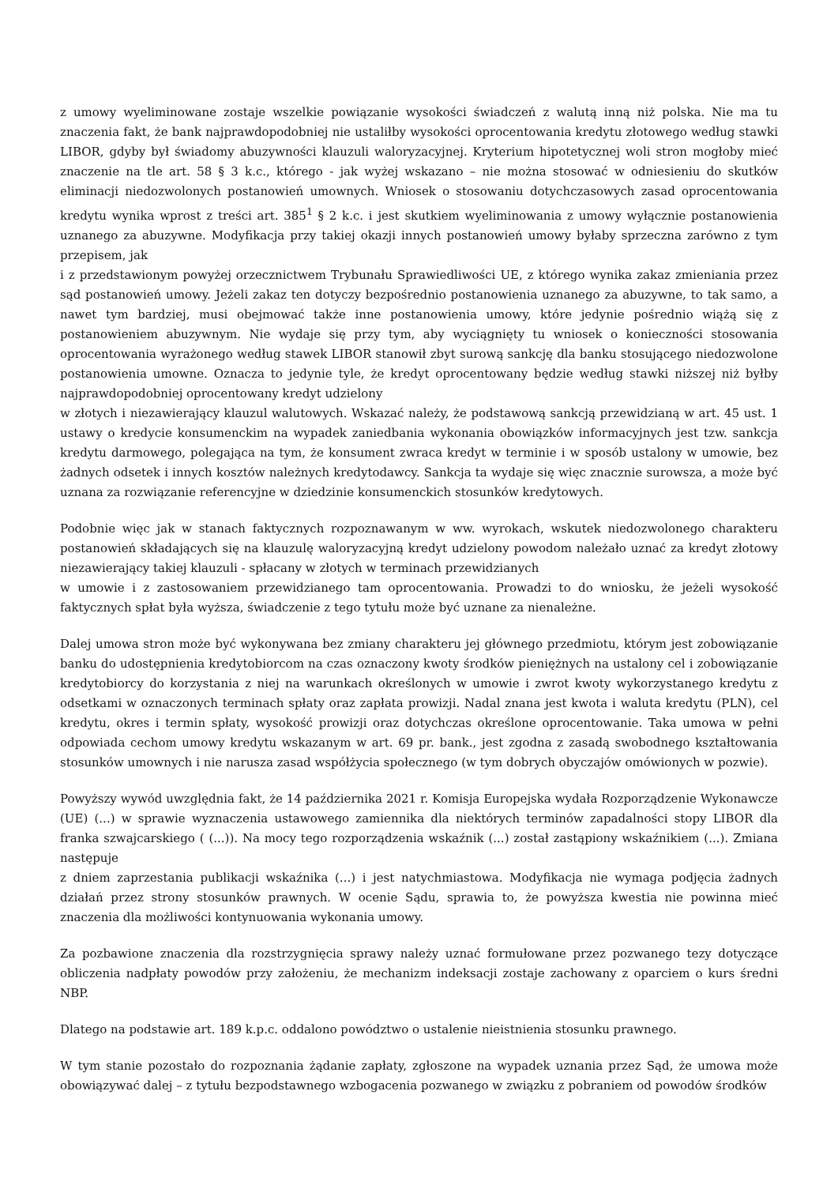z umowy wyeliminowane zostaje wszelkie powiązanie wysokości świadczeń z walutą inną niż polska. Nie ma tu znaczenia fakt, że bank najprawdopodobniej nie ustaliłby wysokości oprocentowania kredytu złotowego według stawki LIBOR, gdyby był świadomy abuzywności klauzuli waloryzacyjnej. Kryterium hipotetycznej woli stron mogłoby mieć znaczenie na tle art. 58 § 3 k.c., którego - jak wyżej wskazano – nie można stosować w odniesieniu do skutków eliminacji niedozwolonych postanowień umownych. Wniosek o stosowaniu dotychczasowych zasad oprocentowania kredytu wynika wprost z treści art. 385<sup>1</sup> § 2 k.c. i jest skutkiem wyeliminowania z umowy wyłącznie postanowienia uznanego za abuzywne. Modyfikacja przy takiej okazji innych postanowień umowy byłaby sprzeczna zarówno z tym przepisem, jak
i z przedstawionym powyżej orzecznictwem Trybunału Sprawiedliwości UE, z którego wynika zakaz zmieniania przez sąd postanowień umowy. Jeżeli zakaz ten dotyczy bezpośrednio postanowienia uznanego za abuzywne, to tak samo, a nawet tym bardziej, musi obejmować także inne postanowienia umowy, które jedynie pośrednio wiążą się z postanowieniem abuzywnym. Nie wydaje się przy tym, aby wyciągnięty tu wniosek o konieczności stosowania oprocentowania wyrażonego według stawek LIBOR stanowił zbyt surową sankcję dla banku stosującego niedozwolone postanowienia umowne. Oznacza to jedynie tyle, że kredyt oprocentowany będzie według stawki niższej niż byłby najprawdopodobniej oprocentowany kredyt udzielony
w złotych i niezawierający klauzul walutowych. Wskazać należy, że podstawową sankcją przewidzianą w art. 45 ust. 1 ustawy o kredycie konsumenckim na wypadek zaniedbania wykonania obowiązków informacyjnych jest tzw. sankcja kredytu darmowego, polegająca na tym, że konsument zwraca kredyt w terminie i w sposób ustalony w umowie, bez żadnych odsetek i innych kosztów należnych kredytodawcy. Sankcja ta wydaje się więc znacznie surowsza, a może być uznana za rozwiązanie referencyjne w dziedzinie konsumenckich stosunków kredytowych.
Podobnie więc jak w stanach faktycznych rozpoznawanym w ww. wyrokach, wskutek niedozwolonego charakteru postanowień składających się na klauzulę waloryzacyjną kredyt udzielony powodom należało uznać za kredyt złotowy niezawierający takiej klauzuli - spłacany w złotych w terminach przewidzianych
w umowie i z zastosowaniem przewidzianego tam oprocentowania. Prowadzi to do wniosku, że jeżeli wysokość faktycznych spłat była wyższa, świadczenie z tego tytułu może być uznane za nienależne.
Dalej umowa stron może być wykonywana bez zmiany charakteru jej głównego przedmiotu, którym jest zobowiązanie banku do udostępnienia kredytobiorcom na czas oznaczony kwoty środków pieniężnych na ustalony cel i zobowiązanie kredytobiorcy do korzystania z niej na warunkach określonych w umowie i zwrot kwoty wykorzystanego kredytu z odsetkami w oznaczonych terminach spłaty oraz zapłata prowizji. Nadal znana jest kwota i waluta kredytu (PLN), cel kredytu, okres i termin spłaty, wysokość prowizji oraz dotychczas określone oprocentowanie. Taka umowa w pełni odpowiada cechom umowy kredytu wskazanym w art. 69 pr. bank., jest zgodna z zasadą swobodnego kształtowania stosunków umownych i nie narusza zasad współżycia społecznego (w tym dobrych obyczajów omówionych w pozwie).
Powyższy wywód uwzględnia fakt, że 14 października 2021 r. Komisja Europejska wydała Rozporządzenie Wykonawcze (UE) (...) w sprawie wyznaczenia ustawowego zamiennika dla niektórych terminów zapadalności stopy LIBOR dla franka szwajcarskiego ( (...)). Na mocy tego rozporządzenia wskaźnik (...) został zastąpiony wskaźnikiem (...). Zmiana następuje
z dniem zaprzestania publikacji wskaźnika (...) i jest natychmiastowa. Modyfikacja nie wymaga podjęcia żadnych działań przez strony stosunków prawnych. W ocenie Sądu, sprawia to, że powyższa kwestia nie powinna mieć znaczenia dla możliwości kontynuowania wykonania umowy.
Za pozbawione znaczenia dla rozstrzygnięcia sprawy należy uznać formułowane przez pozwanego tezy dotyczące obliczenia nadpłaty powodów przy założeniu, że mechanizm indeksacji zostaje zachowany z oparciem o kurs średni NBP.
Dlatego na podstawie art. 189 k.p.c. oddalono powództwo o ustalenie nieistnienia stosunku prawnego.
W tym stanie pozostało do rozpoznania żądanie zapłaty, zgłoszone na wypadek uznania przez Sąd, że umowa może obowiązywać dalej – z tytułu bezpodstawnego wzbogacenia pozwanego w związku z pobraniem od powodów środków